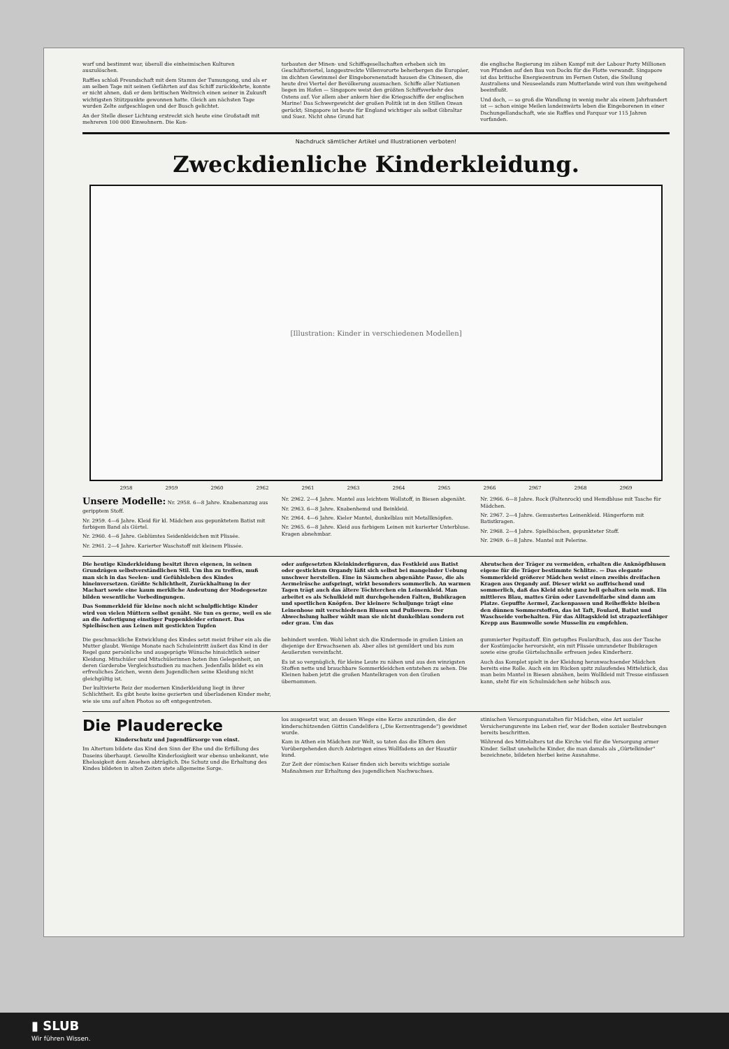warf und bestimmt war, überall die einheimischen Kulturen auszulöschen.
Raffles schloß Freundschaft mit dem Stamm der Tumungong, und als er am selben Tage mit seinen Gefährten auf das Schiff zurückkehrte, konnte er nicht ahnen, daß er dem britischen Weltreich einen seiner in Zukunft wichtigsten Stützpunkte gewonnen hatte. Gleich am nächsten Tage wurden Zelte aufgeschlagen und der Busch gelichtet.
An der Stelle dieser Lichtung erstreckt sich heute eine Großstadt mit mehreren 100 000 Einwohnern. Die Kon-
torbauten der Minen- und Schiffsgesellschaften erheben sich im Geschäftsviertel, langgestreckte Villenvororte beherbergen die Europäer, im dichten Gewimmel der Eingeborenenstadt hausen die Chinesen, die heute drei Viertel der Bevölkerung ausmachen. Schiffe aller Nationen liegen im Hafen — Singapore weist den größten Schiffsverkehr des Ostens auf. Vor allem aber ankern hier die Kriegsschiffe der englischen Marine! Das Schwergewicht der großen Politik ist in den Stillen Ozean gerückt; Singapore ist heute für England wichtiger als selbst Gibraltar und Suez. Nicht ohne Grund hat
die englische Regierung im zähen Kampf mit der Labour Party Millionen von Pfunden auf den Bau von Docks für die Flotte verwandt. Singapore ist das britische Energiezentrum im Fernen Osten, die Stellung Australiens und Neuseelands zum Mutterlande wird von ihm weitgehend beeinflußt.
Und doch, — so groß die Wandlung in wenig mehr als einem Jahrhundert ist — schon einige Meilen landeinwärts leben die Eingeborenen in einer Dschungellandschaft, wie sie Raffles und Farquar vor 115 Jahren vorfanden.
Nachdruck sämtlicher Artikel und Illustrationen verboten!
Zweckdienliche Kinderkleidung.
[Illustration: Kinder in verschiedenen Modellen]
2958 2959 2960 2962 2961 2963 2964 2965 2966 2967 2968 2969
Unsere Modelle: Nr. 2958. 6—8 Jahre. Knabenanzug aus geripptem Stoff.
Nr. 2959. 4—6 Jahre. Kleid für kl. Mädchen aus gepunktetem Batist mit farbigem Band als Gürtel.
Nr. 2960. 4—6 Jahre. Geblümtes Seidenkleidchen mit Plissée.
Nr. 2961. 2—4 Jahre. Karierter Waschstoff mit kleinem Plissée.
Nr. 2962. 2—4 Jahre. Mantel aus leichtem Wollstoff, in Biesen abgenäht.
Nr. 2963. 6—8 Jahre. Knabenhemd und Beinkleid.
Nr. 2964. 4—6 Jahre. Kieler Mantel, dunkelblau mit Metallknöpfen.
Nr. 2965. 6—8 Jahre. Kleid aus farbigem Leinen mit karierter Unterbluse. Kragen abnehmbar.
Nr. 2966. 6—8 Jahre. Rock (Faltenrock) und Hemdbluse mit Tasche für Mädchen.
Nr. 2967. 2—4 Jahre. Gemustertes Leinenkleid. Hängerform mit Batistkragen.
Nr. 2968. 2—4 Jahre. Spielhöschen, gepunkteter Stoff.
Nr. 2969. 6—8 Jahre. Mantel mit Pelerine.
Die heutige Kinderkleidung besitzt ihren eigenen, in seinen Grundzügen selbstverständlichen Stil. Um ihn zu treffen, muß man sich in das Seelen- und Gefühlsleben des Kindes hineinversetzen. Größte Schlichtheit, Zurückhaltung in der Machart sowie eine kaum merkliche Andeutung der Modegesetze bilden wesentliche Vorbedingungen.
Das Sommerkleid für kleine noch nicht schulpflichtige Kinder wird von vielen Müttern selbst genäht. Sie tun es gerne, weil es sie an die Anfertigung einstiger Puppenkleider erinnert. Das Spielhöschen aus Leinen mit gestickten Tupfen
oder aufgesetzten Kleinkinderfiguren, das Festkleid aus Batist oder gesticktem Organdy läßt sich selbst bei mangelnder Uebung unschwer herstellen. Eine in Säumchen abgenähte Passe, die als Aermelrüsche aufspringt, wirkt besonders sommerlich. An warmen Tagen trägt auch das ältere Töchterchen ein Leinenkleid. Man arbeitet es als Schulkleid mit durchgehenden Falten, Bubikragen und sportlichen Knöpfen. Der kleinere Schuljunge trägt eine Leinenhose mit verschiedenen Blusen und Pullovern. Der Abwechslung halber wählt man sie nicht dunkelblau sondern rot oder grau. Um das
Abrutschen der Träger zu vermeiden, erhalten die Anknöpfblusen eigene für die Träger bestimmte Schlitze. — Das elegante Sommerkleid größerer Mädchen weist einen zweibis dreifachen Kragen aus Organdy auf. Dieser wirkt so auffrischend und sommerlich, daß das Kleid nicht ganz hell gehalten sein muß. Ein mittleres Blau, mattes Grün oder Lavendelfarbe sind dann am Platze. Gepuffte Aermel, Zackenpassen und Reiheffekte bleiben den dünnen Sommerstoffen, das ist Taft, Foulard, Batist und Waschseide vorbehalten. Für das Alltagskleid ist strapazierfähiger Krepp aus Baumwolle sowie Musselin zu empfehlen.
Die geschmackliche Entwicklung des Kindes setzt meist früher ein als die Mutter glaubt. Wenige Monate nach Schuleintritt äußert das Kind in der Regel ganz persönliche und ausgeprägte Wünsche hinsichtlich seiner Kleidung. Mitschüler und Mitschülerinnen boten ihm Gelegenheit, an deren Garderobe Vergleichsstudien zu machen. Jedenfalls bildet es ein erfreuliches Zeichen, wenn dem Jugendlichen seine Kleidung nicht gleichgültig ist.
Der kultivierte Reiz der modernen Kinderkleidung liegt in ihrer Schlichtheit. Es gibt heute keine gezierten und überladenen Kinder mehr, wie sie uns auf alten Photos so oft entgegentreten.
behindert werden. Wohl lehnt sich die Kindermode in großen Linien an diejenige der Erwachsenen ab. Aber alles ist gemildert und bis zum Aeußersten vereinfacht.
Es ist so vergnüglich, für kleine Leute zu nähen und aus den winzigsten Stoffen nette und brauchbare Sommerkleidchen entstehen zu sehen. Die Kleinen haben jetzt die großen Mantelkragen von den Großen übernommen.
gummierter Pepitastoff. Ein getupftes Foulardtuch, das aus der Tasche der Kostümjacke hervorsieht, ein mit Plissée umrandeter Bubikragen sowie eine große Gürtelschnalle erfreuen jedes Kinderherz.
Auch das Komplet spielt in der Kleidung heranwachsender Mädchen bereits eine Rolle. Auch ein im Rücken spitz zulaufendes Mittelstück, das man beim Mantel in Biesen abnähen, beim Wollkleid mit Tresse einfassen kann, steht für ein Schulmädchen sehr hübsch aus.
Die Plauderecke
Kinderschutz und Jugendfürsorge von einst.
Im Altertum bildete das Kind den Sinn der Ehe und die Erfüllung des Daseins überhaupt. Gewollte Kinderlosigkeit war ebenso unbekannt, wie Ehelosigkeit dem Ansehen abträglich. Die Schutz und die Erhaltung des Kindes bildeten in alten Zeiten stete allgemeine Sorge.
los ausgesetzt war, an dessen Wiege eine Kerze anzuzünden, die der kinderschützenden Göttin Candelifera („Die Kerzentragende") gewidmet wurde.
Kam in Athen ein Mädchen zur Welt, so taten das die Eltern den Vorübergehenden durch Anbringen eines Wollfadens an der Haustür kund.
Zur Zeit der römischen Kaiser finden sich bereits wichtige soziale Maßnahmen zur Erhaltung des jugendlichen Nachwuchses.
stinischen Versorgungsanstalten für Mädchen, eine Art sozialer Versicherungsrente ins Leben rief, war der Boden sozialer Bestrebungen bereits beschritten.
Während des Mittelalters tat die Kirche viel für die Versorgung armer Kinder. Selbst uneheliche Kinder, die man damals als „Gürtelkinder" bezeichnete, bildeten hierbei keine Ausnahme.
▮ SLUB
Wir führen Wissen.